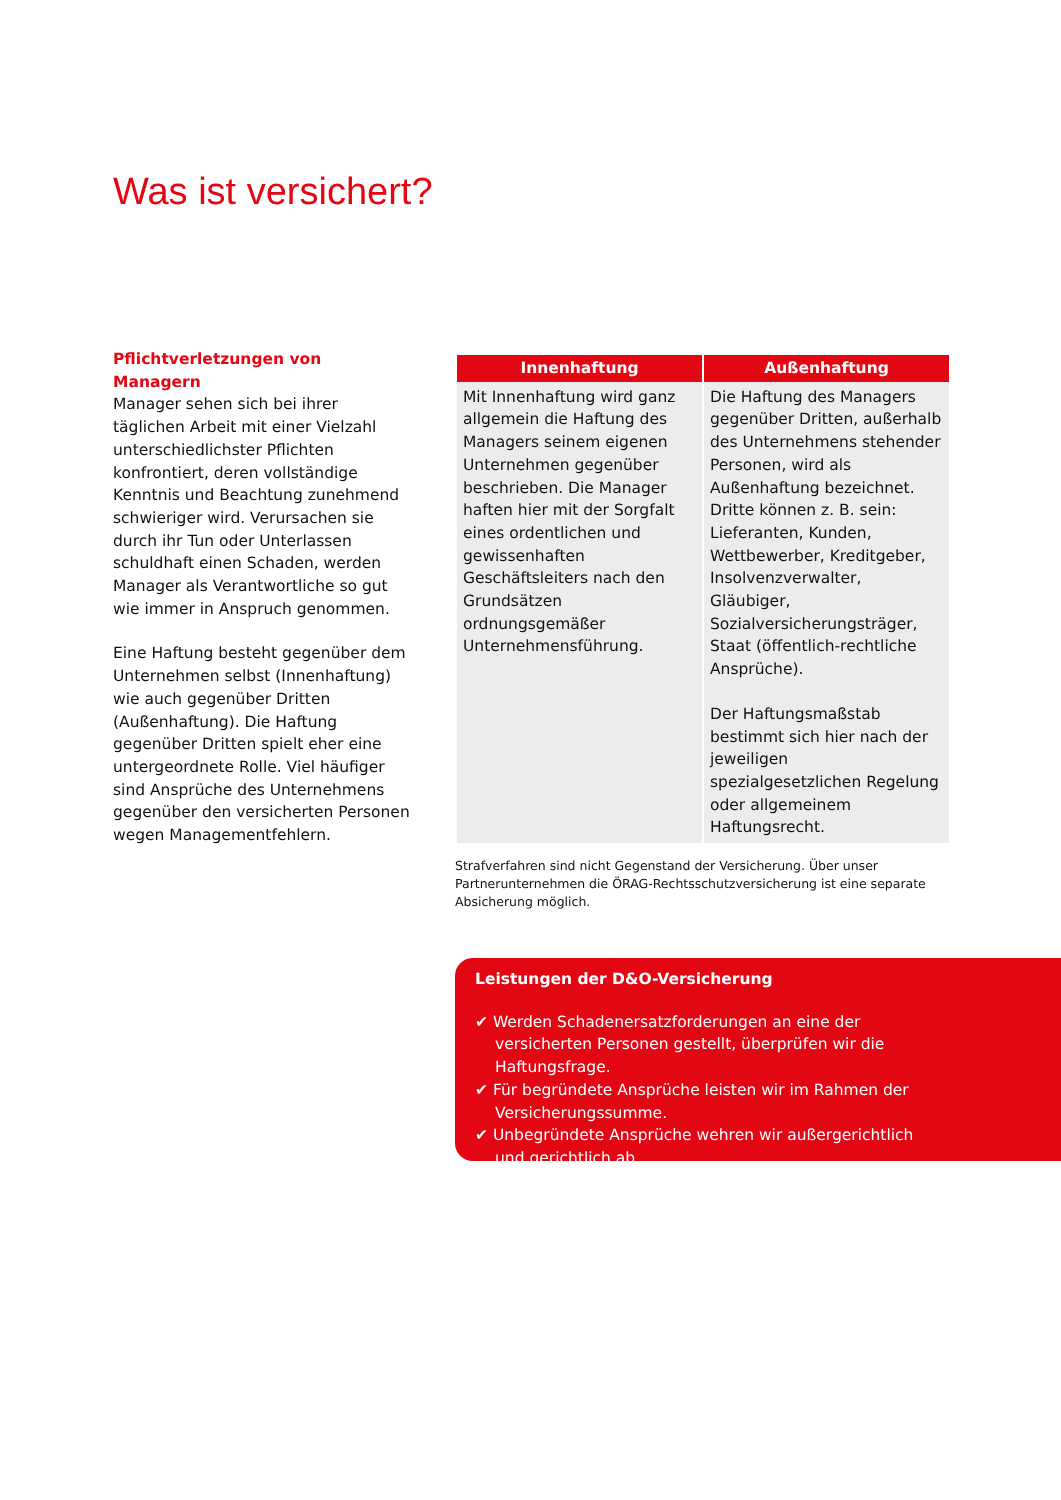Was ist versichert?
Pflichtverletzungen von Managern
Manager sehen sich bei ihrer täglichen Arbeit mit einer Vielzahl unterschiedlichster Pflichten konfrontiert, deren vollständige Kenntnis und Beachtung zunehmend schwieriger wird. Verursachen sie durch ihr Tun oder Unterlassen schuldhaft einen Schaden, werden Manager als Verantwortliche so gut wie immer in Anspruch genommen.
Eine Haftung besteht gegenüber dem Unternehmen selbst (Innenhaftung) wie auch gegenüber Dritten (Außenhaftung). Die Haftung gegenüber Dritten spielt eher eine untergeordnete Rolle. Viel häufiger sind Ansprüche des Unternehmens gegenüber den versicherten Personen wegen Managementfehlern.
| Innenhaftung | Außenhaftung |
| --- | --- |
| Mit Innenhaftung wird ganz allgemein die Haftung des Managers seinem eigenen Unternehmen gegenüber beschrieben. Die Manager haften hier mit der Sorgfalt eines ordentlichen und gewissenhaften Geschäftsleiters nach den Grundsätzen ordnungsgemäßer Unternehmensführung. | Die Haftung des Managers gegenüber Dritten, außerhalb des Unternehmens stehender Personen, wird als Außenhaftung bezeichnet. Dritte können z. B. sein: Lieferanten, Kunden, Wettbewerber, Kreditgeber, Insolvenzverwalter, Gläubiger, Sozialversicherungsträger, Staat (öffentlich-rechtliche Ansprüche). Der Haftungsmaßstab bestimmt sich hier nach der jeweiligen spezialgesetzlichen Regelung oder allgemeinem Haftungsrecht. |
Strafverfahren sind nicht Gegenstand der Versicherung. Über unser Partnerunternehmen die ÖRAG-Rechtsschutzversicherung ist eine separate Absicherung möglich.
Leistungen der D&O-Versicherung
✔ Werden Schadenersatzforderungen an eine der versicherten Personen gestellt, überprüfen wir die Haftungsfrage.
✔ Für begründete Ansprüche leisten wir im Rahmen der Versicherungssumme.
✔ Unbegründete Ansprüche wehren wir außergerichtlich und gerichtlich ab.